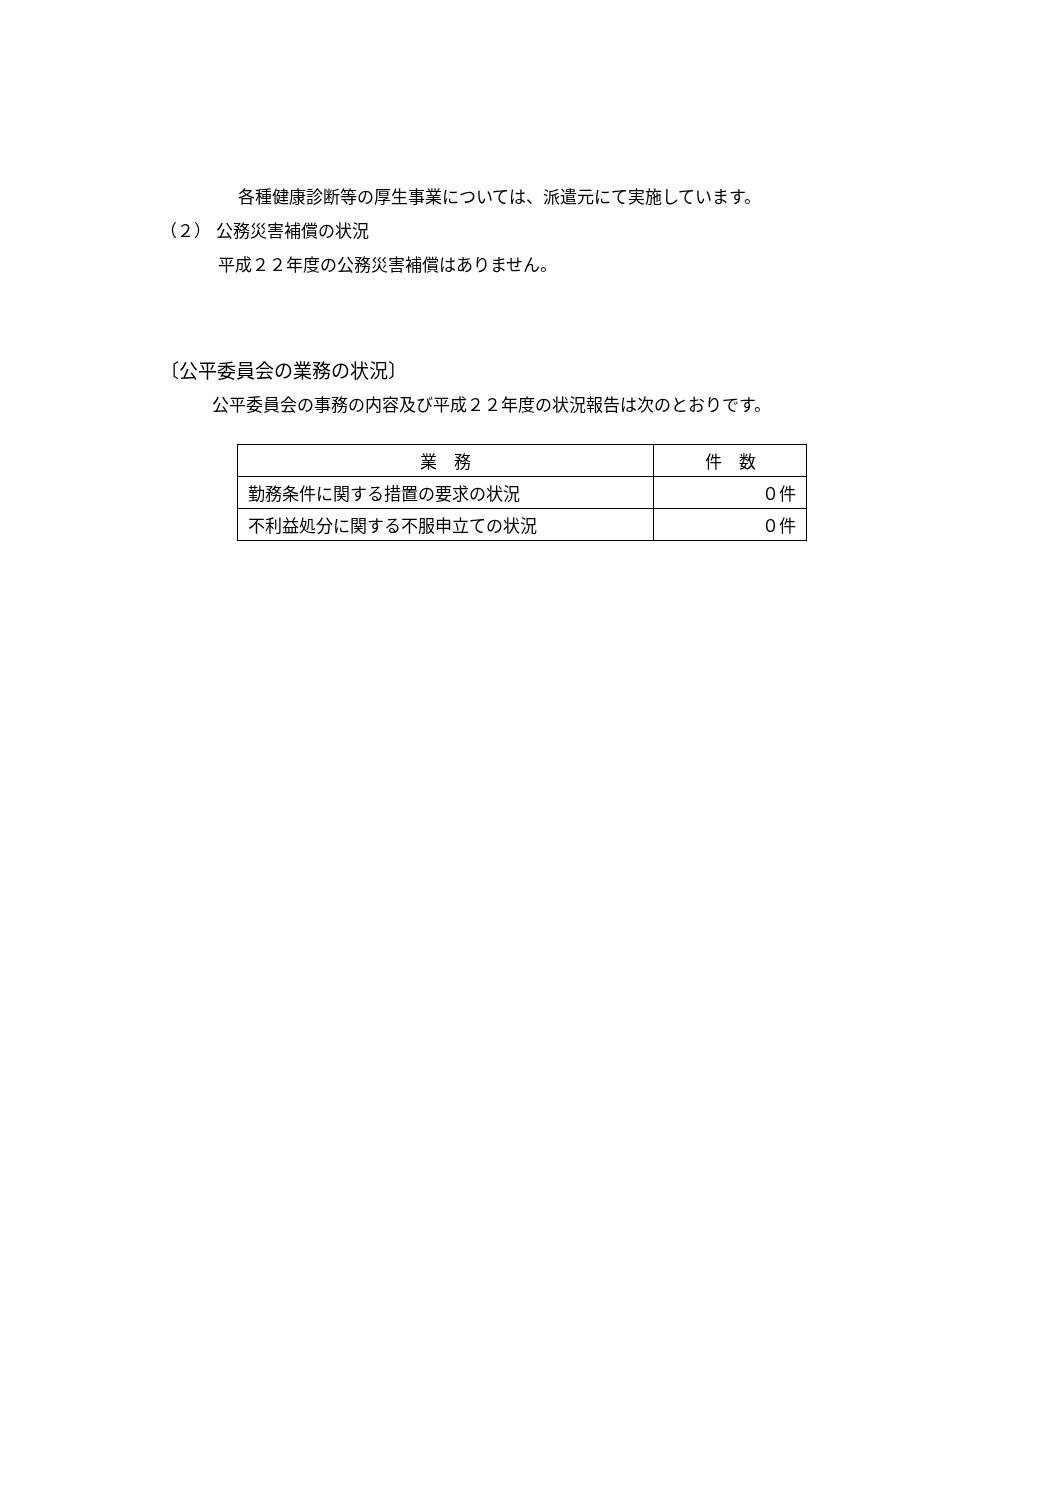各種健康診断等の厚生事業については、派遣元にて実施しています。
（２） 公務災害補償の状況
平成２２年度の公務災害補償はありません。
〔公平委員会の業務の状況〕
公平委員会の事務の内容及び平成２２年度の状況報告は次のとおりです。
| 業 務 | 件 数 |
| --- | --- |
| 勤務条件に関する措置の要求の状況 | ０件 |
| 不利益処分に関する不服申立ての状況 | ０件 |